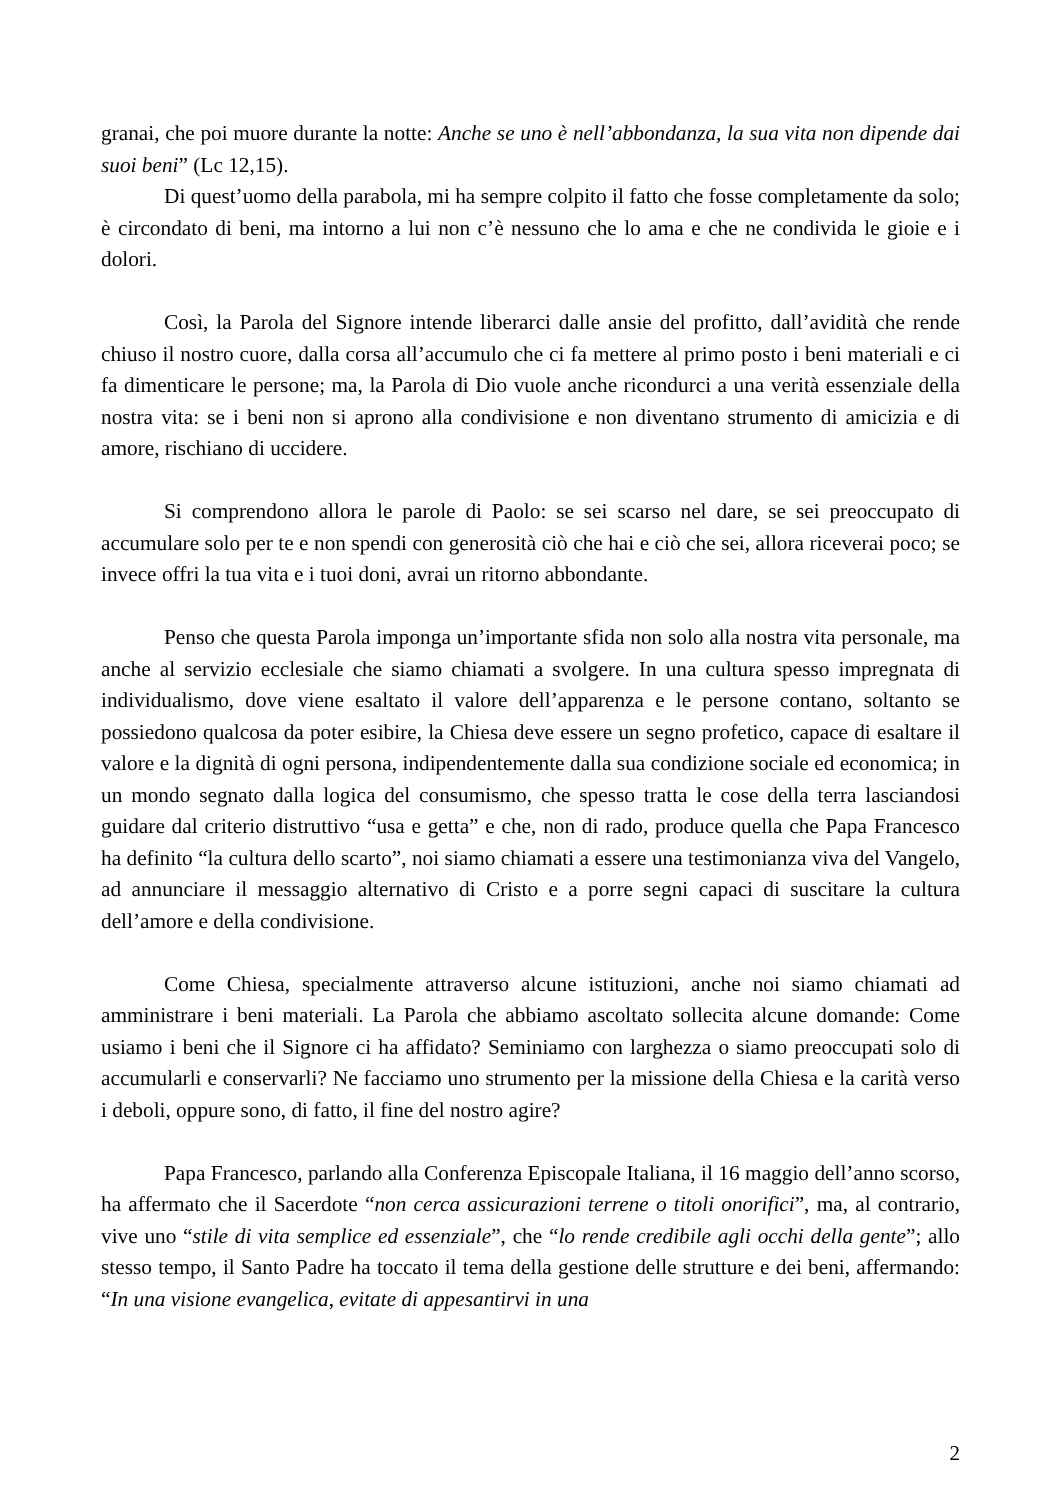granai, che poi muore durante la notte: Anche se uno è nell’abbondanza, la sua vita non dipende dai suoi beni” (Lc 12,15).
Di quest’uomo della parabola, mi ha sempre colpito il fatto che fosse completamente da solo; è circondato di beni, ma intorno a lui non c’è nessuno che lo ama e che ne condivida le gioie e i dolori.
Così, la Parola del Signore intende liberarci dalle ansie del profitto, dall’avidità che rende chiuso il nostro cuore, dalla corsa all’accumulo che ci fa mettere al primo posto i beni materiali e ci fa dimenticare le persone; ma, la Parola di Dio vuole anche ricondurci a una verità essenziale della nostra vita: se i beni non si aprono alla condivisione e non diventano strumento di amicizia e di amore, rischiano di uccidere.
Si comprendono allora le parole di Paolo: se sei scarso nel dare, se sei preoccupato di accumulare solo per te e non spendi con generosità ciò che hai e ciò che sei, allora riceverai poco; se invece offri la tua vita e i tuoi doni, avrai un ritorno abbondante.
Penso che questa Parola imponga un’importante sfida non solo alla nostra vita personale, ma anche al servizio ecclesiale che siamo chiamati a svolgere. In una cultura spesso impregnata di individualismo, dove viene esaltato il valore dell’apparenza e le persone contano, soltanto se possiedono qualcosa da poter esibire, la Chiesa deve essere un segno profetico, capace di esaltare il valore e la dignità di ogni persona, indipendentemente dalla sua condizione sociale ed economica; in un mondo segnato dalla logica del consumismo, che spesso tratta le cose della terra lasciandosi guidare dal criterio distruttivo “usa e getta” e che, non di rado, produce quella che Papa Francesco ha definito “la cultura dello scarto”, noi siamo chiamati a essere una testimonianza viva del Vangelo, ad annunciare il messaggio alternativo di Cristo e a porre segni capaci di suscitare la cultura dell’amore e della condivisione.
Come Chiesa, specialmente attraverso alcune istituzioni, anche noi siamo chiamati ad amministrare i beni materiali. La Parola che abbiamo ascoltato sollecita alcune domande: Come usiamo i beni che il Signore ci ha affidato? Seminiamo con larghezza o siamo preoccupati solo di accumularli e conservarli? Ne facciamo uno strumento per la missione della Chiesa e la carità verso i deboli, oppure sono, di fatto, il fine del nostro agire?
Papa Francesco, parlando alla Conferenza Episcopale Italiana, il 16 maggio dell’anno scorso, ha affermato che il Sacerdote “non cerca assicurazioni terrene o titoli onorifici”, ma, al contrario, vive uno “stile di vita semplice ed essenziale”, che “lo rende credibile agli occhi della gente”; allo stesso tempo, il Santo Padre ha toccato il tema della gestione delle strutture e dei beni, affermando: “In una visione evangelica, evitate di appesantirvi in una
2